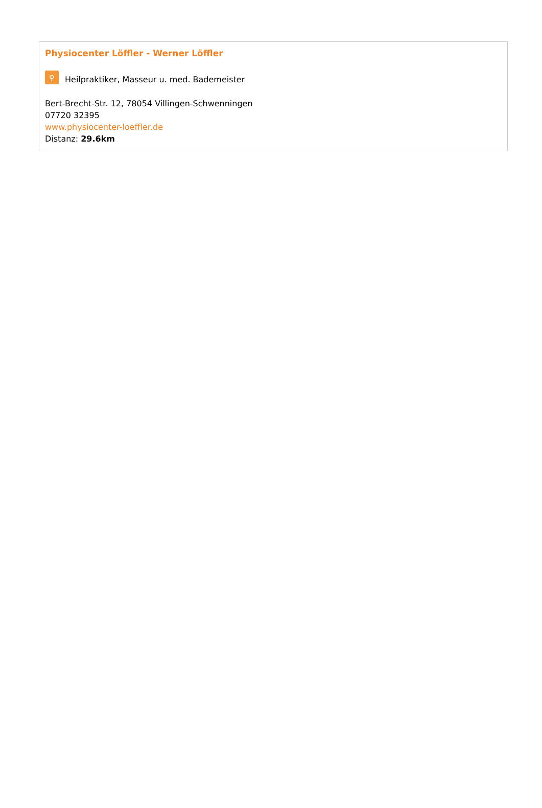Physiocenter Löffler - Werner Löffler
♀ Heilpraktiker, Masseur u. med. Bademeister
Bert-Brecht-Str. 12, 78054 Villingen-Schwenningen
07720 32395
www.physiocenter-loeffler.de
Distanz: 29.6km